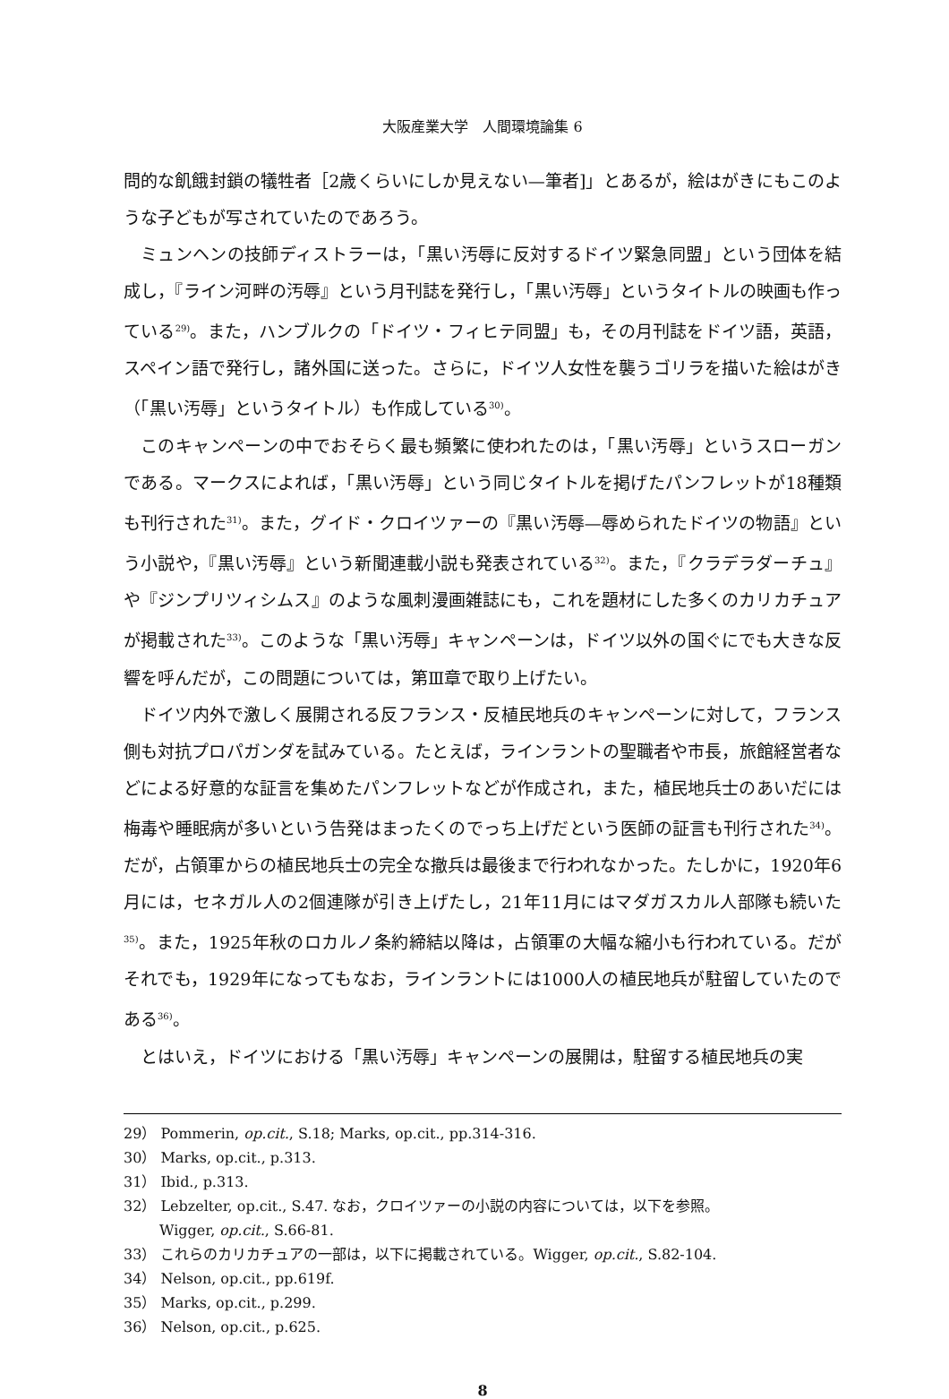大阪産業大学　人間環境論集 6
問的な飢餓封鎖の犠牲者［2歳くらいにしか見えない—筆者]」とあるが，絵はがきにもこのような子どもが写されていたのであろう。
ミュンヘンの技師ディストラーは，「黒い汚辱に反対するドイツ緊急同盟」という団体を結成し，『ライン河畔の汚辱』という月刊誌を発行し，「黒い汚辱」というタイトルの映画も作っている<sup>29)</sup>。また，ハンブルクの「ドイツ・フィヒテ同盟」も，その月刊誌をドイツ語，英語，スペイン語で発行し，諸外国に送った。さらに，ドイツ人女性を襲うゴリラを描いた絵はがき（「黒い汚辱」というタイトル）も作成している<sup>30)</sup>。
このキャンペーンの中でおそらく最も頻繁に使われたのは，「黒い汚辱」というスローガンである。マークスによれば，「黒い汚辱」という同じタイトルを掲げたパンフレットが18種類も刊行された<sup>31)</sup>。また，グイド・クロイツァーの『黒い汚辱—辱められたドイツの物語』という小説や，『黒い汚辱』という新聞連載小説も発表されている<sup>32)</sup>。また，『クラデラダーチュ』や『ジンプリツィシムス』のような風刺漫画雑誌にも，これを題材にした多くのカリカチュアが掲載された<sup>33)</sup>。このような「黒い汚辱」キャンペーンは，ドイツ以外の国ぐにでも大きな反響を呼んだが，この問題については，第Ⅲ章で取り上げたい。
ドイツ内外で激しく展開される反フランス・反植民地兵のキャンペーンに対して，フランス側も対抗プロパガンダを試みている。たとえば，ラインラントの聖職者や市長，旅館経営者などによる好意的な証言を集めたパンフレットなどが作成され，また，植民地兵士のあいだには梅毒や睡眠病が多いという告発はまったくのでっち上げだという医師の証言も刊行された<sup>34)</sup>。だが，占領軍からの植民地兵士の完全な撤兵は最後まで行われなかった。たしかに，1920年6月には，セネガル人の2個連隊が引き上げたし，21年11月にはマダガスカル人部隊も続いた<sup>35)</sup>。また，1925年秋のロカルノ条約締結以降は，占領軍の大幅な縮小も行われている。だがそれでも，1929年になってもなお，ラインラントには1000人の植民地兵が駐留していたのである<sup>36)</sup>。
とはいえ，ドイツにおける「黒い汚辱」キャンペーンの展開は，駐留する植民地兵の実
29） Pommerin, op.cit., S.18; Marks, op.cit., pp.314-316.
30） Marks, op.cit., p.313.
31） Ibid., p.313.
32） Lebzelter, op.cit., S.47. なお，クロイツァーの小説の内容については，以下を参照。
Wigger, op.cit., S.66-81.
33） これらのカリカチュアの一部は，以下に掲載されている。Wigger, op.cit., S.82-104.
34） Nelson, op.cit., pp.619f.
35） Marks, op.cit., p.299.
36） Nelson, op.cit., p.625.
8